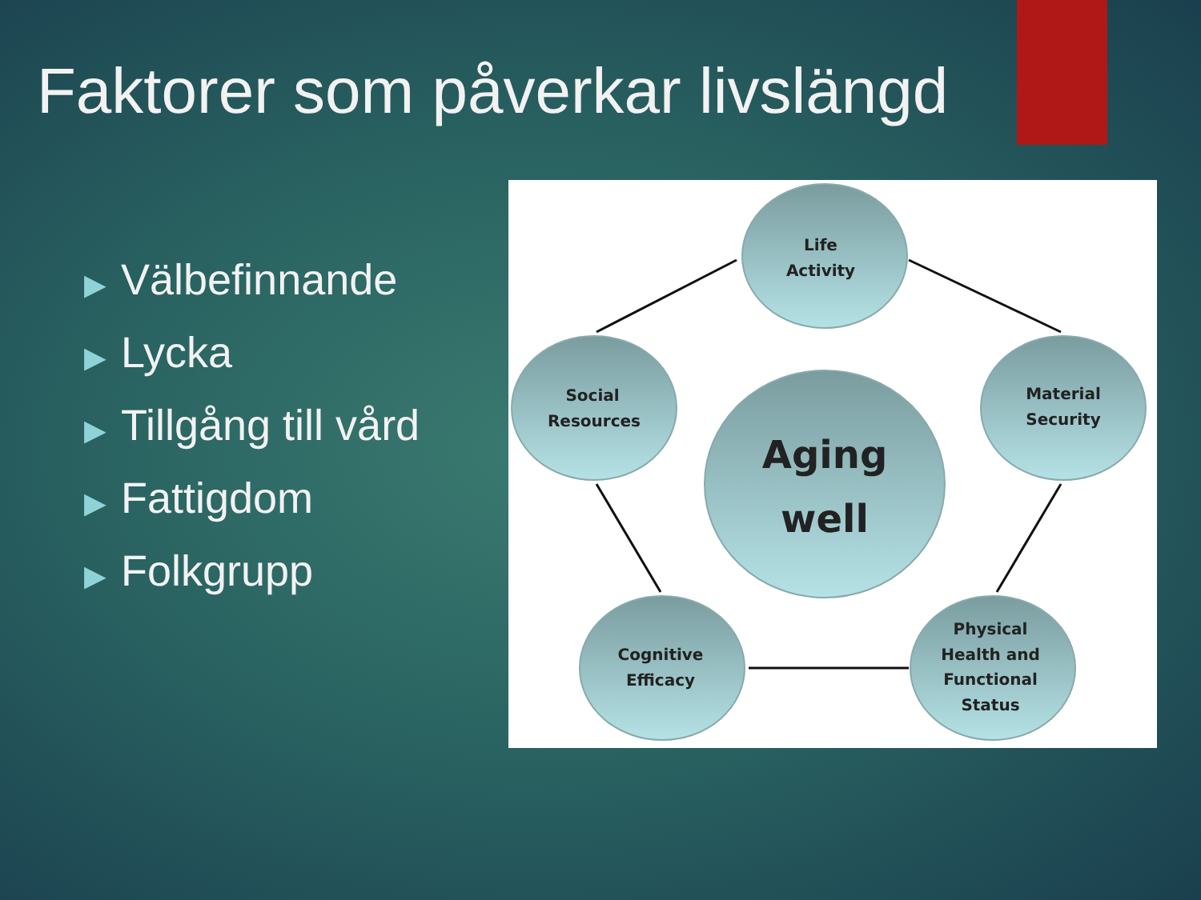Faktorer som påverkar livslängd
▶ Välbefinnande
▶ Lycka
▶ Tillgång till vård
▶ Fattigdom
▶ Folkgrupp
Life
Activity
Social
Resources
Material
Security
Aging
well
Cognitive
Efficacy
Physical
Health and
Functional
Status